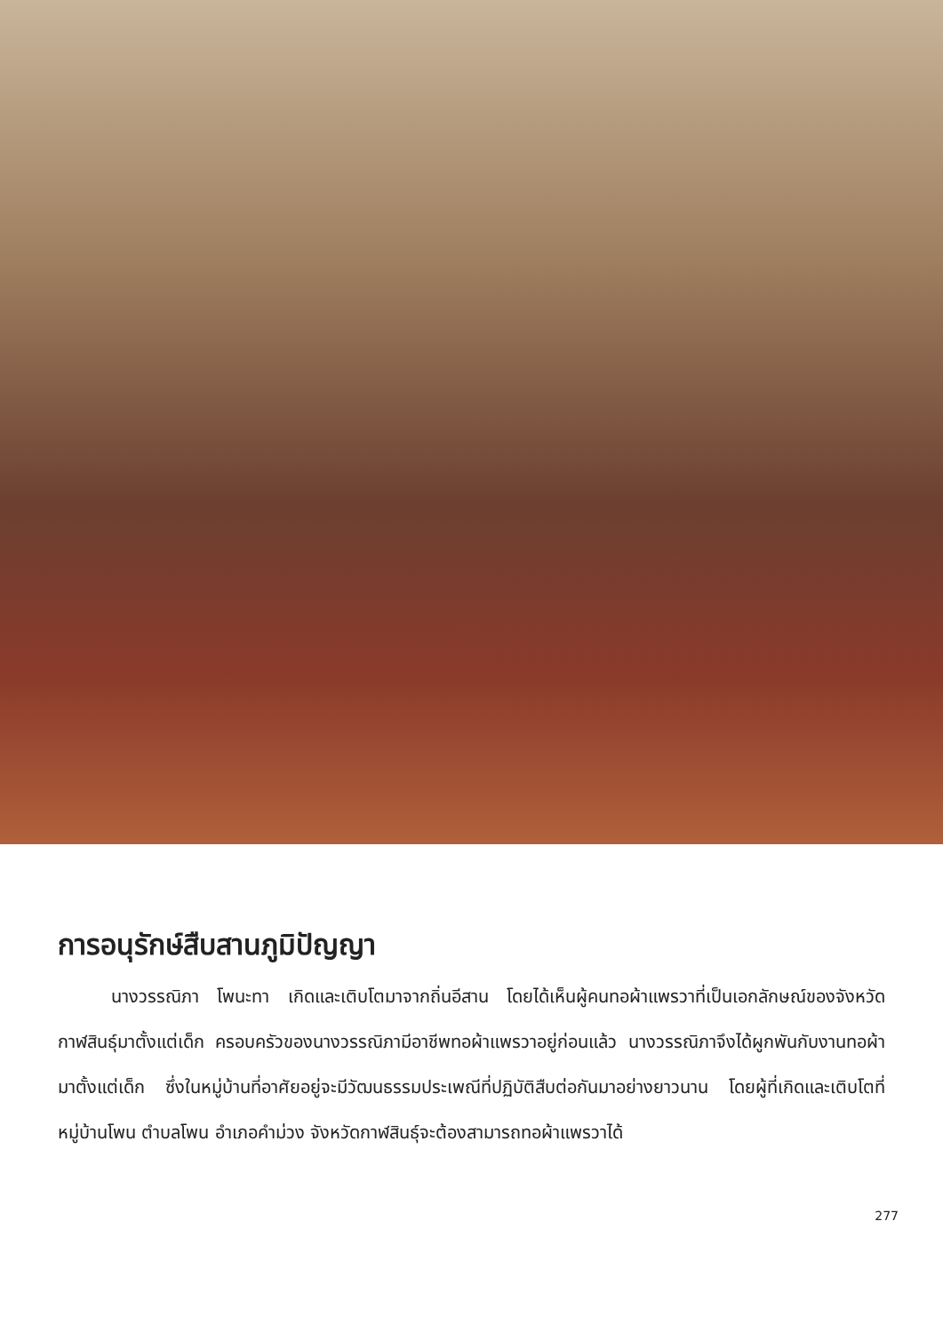การอนุรักษ์สืบสานภูมิปัญญา
นางวรรณิภา โพนะทา เกิดและเติบโตมาจากถิ่นอีสาน โดยได้เห็นผู้คนทอผ้าแพรวาที่เป็นเอกลักษณ์ของจังหวัดกาฬสินธุ์มาตั้งแต่เด็ก ครอบครัวของนางวรรณิภามีอาชีพทอผ้าแพรวาอยู่ก่อนแล้ว นางวรรณิภาจึงได้ผูกพันกับงานทอผ้ามาตั้งแต่เด็ก ซึ่งในหมู่บ้านที่อาศัยอยู่จะมีวัฒนธรรมประเพณีที่ปฏิบัติสืบต่อกันมาอย่างยาวนาน โดยผู้ที่เกิดและเติบโตที่หมู่บ้านโพน ตำบลโพน อำเภอคำม่วง จังหวัดกาฬสินธุ์จะต้องสามารถทอผ้าแพรวาได้
277